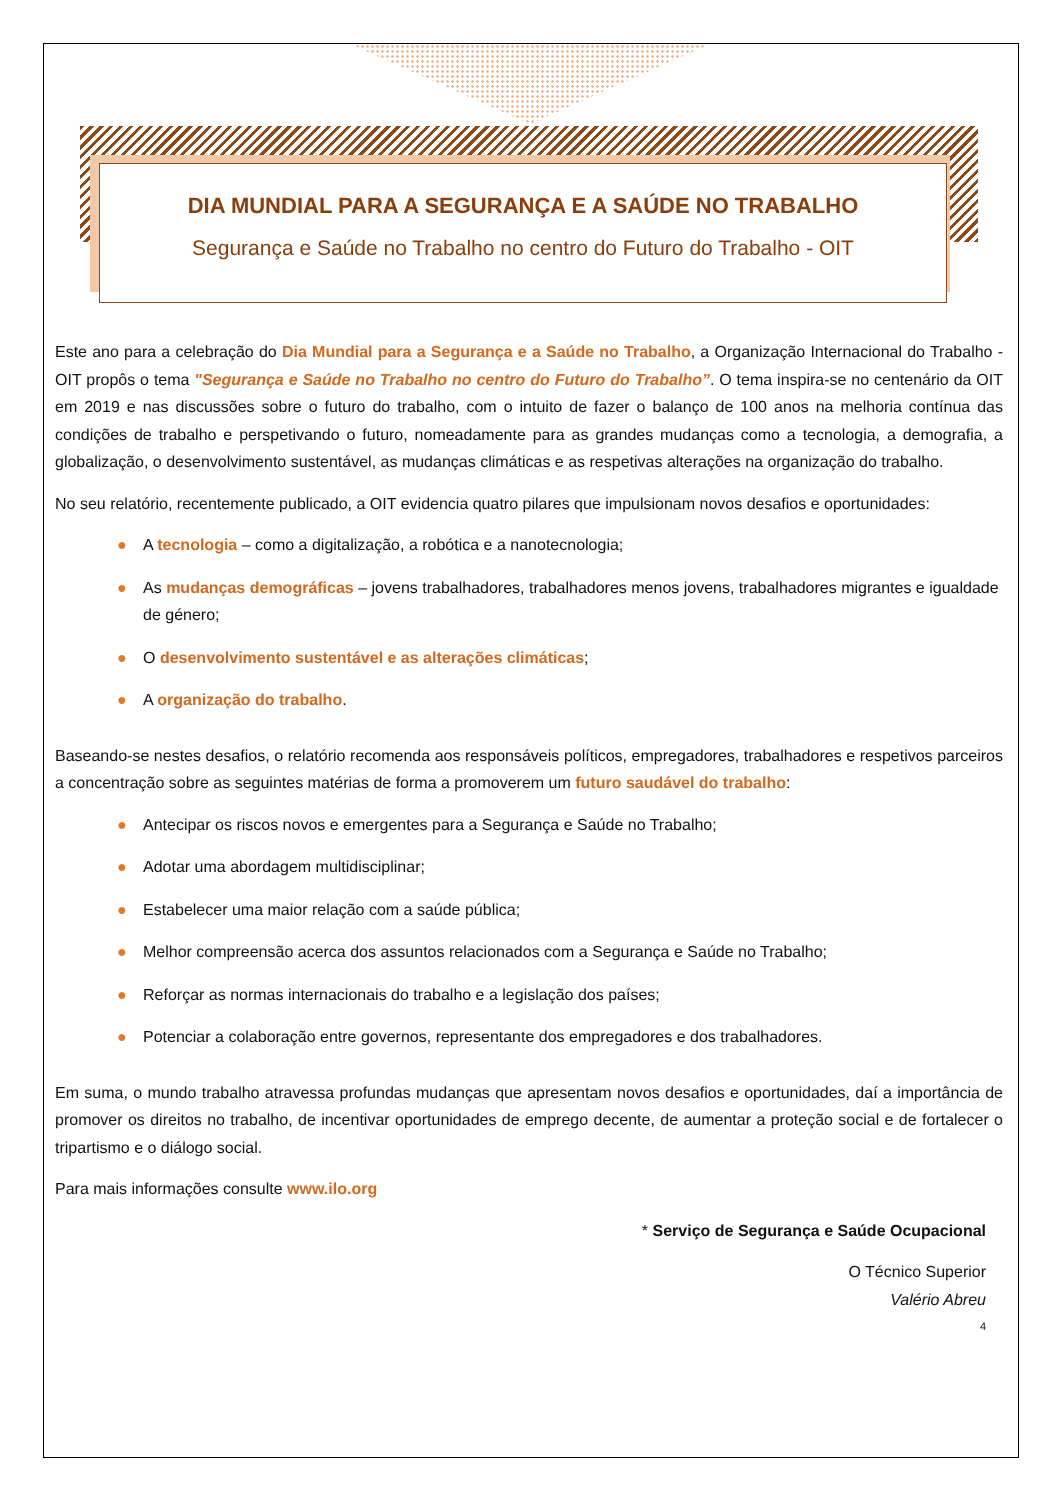DIA MUNDIAL PARA A SEGURANÇA E A SAÚDE NO TRABALHO
Segurança e Saúde no Trabalho no centro do Futuro do Trabalho - OIT
Este ano para a celebração do Dia Mundial para a Segurança e a Saúde no Trabalho, a Organização Internacional do Trabalho - OIT propôs o tema "Segurança e Saúde no Trabalho no centro do Futuro do Trabalho”. O tema inspira-se no centenário da OIT em 2019 e nas discussões sobre o futuro do trabalho, com o intuito de fazer o balanço de 100 anos na melhoria contínua das condições de trabalho e perspetivando o futuro, nomeadamente para as grandes mudanças como a tecnologia, a demografia, a globalização, o desenvolvimento sustentável, as mudanças climáticas e as respetivas alterações na organização do trabalho.
No seu relatório, recentemente publicado, a OIT evidencia quatro pilares que impulsionam novos desafios e oportunidades:
● A tecnologia – como a digitalização, a robótica e a nanotecnologia;
● As mudanças demográficas – jovens trabalhadores, trabalhadores menos jovens, trabalhadores migrantes e igualdade de género;
● O desenvolvimento sustentável e as alterações climáticas;
● A organização do trabalho.
Baseando-se nestes desafios, o relatório recomenda aos responsáveis políticos, empregadores, trabalhadores e respetivos parceiros a concentração sobre as seguintes matérias de forma a promoverem um futuro saudável do trabalho:
● Antecipar os riscos novos e emergentes para a Segurança e Saúde no Trabalho;
● Adotar uma abordagem multidisciplinar;
● Estabelecer uma maior relação com a saúde pública;
● Melhor compreensão acerca dos assuntos relacionados com a Segurança e Saúde no Trabalho;
● Reforçar as normas internacionais do trabalho e a legislação dos países;
● Potenciar a colaboração entre governos, representante dos empregadores e dos trabalhadores.
Em suma, o mundo trabalho atravessa profundas mudanças que apresentam novos desafios e oportunidades, daí a importância de promover os direitos no trabalho, de incentivar oportunidades de emprego decente, de aumentar a proteção social e de fortalecer o tripartismo e o diálogo social.
Para mais informações consulte www.ilo.org
* Serviço de Segurança e Saúde Ocupacional
O Técnico Superior
Valério Abreu
4